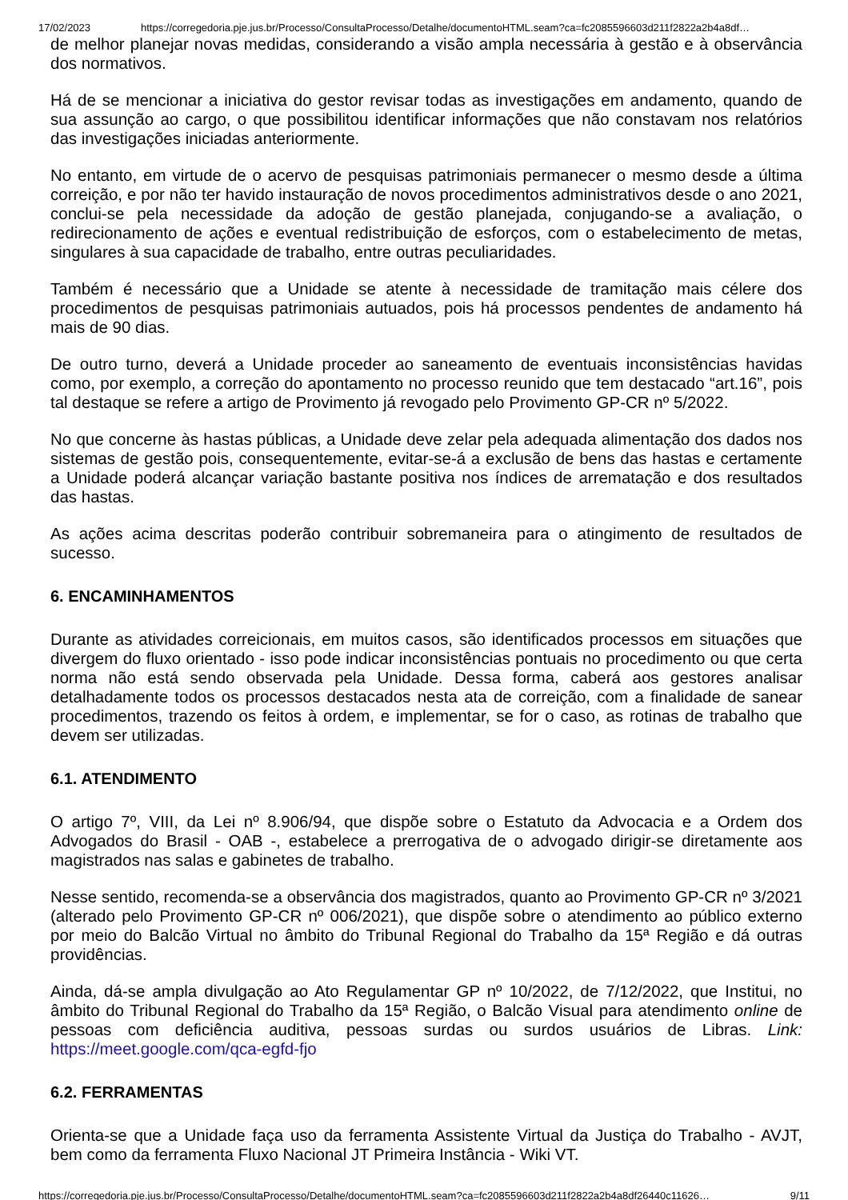17/02/2023 https://corregedoria.pje.jus.br/Processo/ConsultaProcesso/Detalhe/documentoHTML.seam?ca=fc2085596603d211f2822a2b4a8df…
de melhor planejar novas medidas, considerando a visão ampla necessária à gestão e à observância dos normativos.
Há de se mencionar a iniciativa do gestor revisar todas as investigações em andamento, quando de sua assunção ao cargo, o que possibilitou identificar informações que não constavam nos relatórios das investigações iniciadas anteriormente.
No entanto, em virtude de o acervo de pesquisas patrimoniais permanecer o mesmo desde a última correição, e por não ter havido instauração de novos procedimentos administrativos desde o ano 2021, conclui-se pela necessidade da adoção de gestão planejada, conjugando-se a avaliação, o redirecionamento de ações e eventual redistribuição de esforços, com o estabelecimento de metas, singulares à sua capacidade de trabalho, entre outras peculiaridades.
Também é necessário que a Unidade se atente à necessidade de tramitação mais célere dos procedimentos de pesquisas patrimoniais autuados, pois há processos pendentes de andamento há mais de 90 dias.
De outro turno, deverá a Unidade proceder ao saneamento de eventuais inconsistências havidas como, por exemplo, a correção do apontamento no processo reunido que tem destacado “art.16”, pois tal destaque se refere a artigo de Provimento já revogado pelo Provimento GP-CR nº 5/2022.
No que concerne às hastas públicas, a Unidade deve zelar pela adequada alimentação dos dados nos sistemas de gestão pois, consequentemente, evitar-se-á a exclusão de bens das hastas e certamente a Unidade poderá alcançar variação bastante positiva nos índices de arrematação e dos resultados das hastas.
As ações acima descritas poderão contribuir sobremaneira para o atingimento de resultados de sucesso.
6. ENCAMINHAMENTOS
Durante as atividades correicionais, em muitos casos, são identificados processos em situações que divergem do fluxo orientado - isso pode indicar inconsistências pontuais no procedimento ou que certa norma não está sendo observada pela Unidade. Dessa forma, caberá aos gestores analisar detalhadamente todos os processos destacados nesta ata de correição, com a finalidade de sanear procedimentos, trazendo os feitos à ordem, e implementar, se for o caso, as rotinas de trabalho que devem ser utilizadas.
6.1. ATENDIMENTO
O artigo 7º, VIII, da Lei nº 8.906/94, que dispõe sobre o Estatuto da Advocacia e a Ordem dos Advogados do Brasil - OAB -, estabelece a prerrogativa de o advogado dirigir-se diretamente aos magistrados nas salas e gabinetes de trabalho.
Nesse sentido, recomenda-se a observância dos magistrados, quanto ao Provimento GP-CR nº 3/2021 (alterado pelo Provimento GP-CR nº 006/2021), que dispõe sobre o atendimento ao público externo por meio do Balcão Virtual no âmbito do Tribunal Regional do Trabalho da 15ª Região e dá outras providências.
Ainda, dá-se ampla divulgação ao Ato Regulamentar GP nº 10/2022, de 7/12/2022, que Institui, no âmbito do Tribunal Regional do Trabalho da 15ª Região, o Balcão Visual para atendimento online de pessoas com deficiência auditiva, pessoas surdas ou surdos usuários de Libras. Link: https://meet.google.com/qca-egfd-fjo
6.2. FERRAMENTAS
Orienta-se que a Unidade faça uso da ferramenta Assistente Virtual da Justiça do Trabalho - AVJT, bem como da ferramenta Fluxo Nacional JT Primeira Instância - Wiki VT.
https://corregedoria.pje.jus.br/Processo/ConsultaProcesso/Detalhe/documentoHTML.seam?ca=fc2085596603d211f2822a2b4a8df26440c11626… 9/11